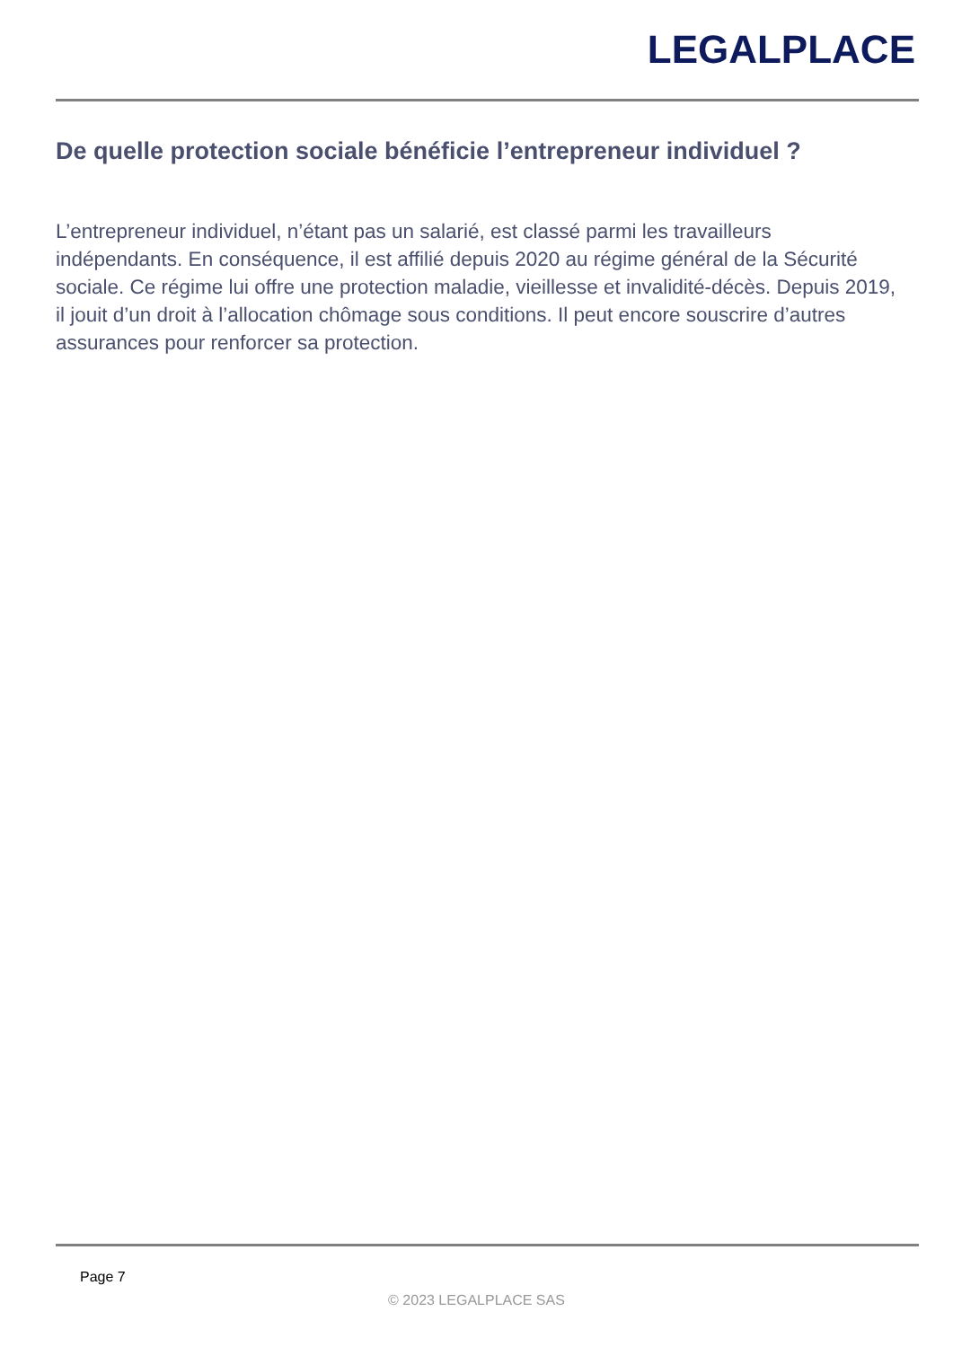LEGALPLACE
De quelle protection sociale bénéficie l’entrepreneur individuel ?
L’entrepreneur individuel, n’étant pas un salarié, est classé parmi les travailleurs indépendants. En conséquence, il est affilié depuis 2020 au régime général de la Sécurité sociale. Ce régime lui offre une protection maladie, vieillesse et invalidité-décès. Depuis 2019, il jouit d’un droit à l’allocation chômage sous conditions. Il peut encore souscrire d’autres assurances pour renforcer sa protection.
Page 7
© 2023 LEGALPLACE SAS